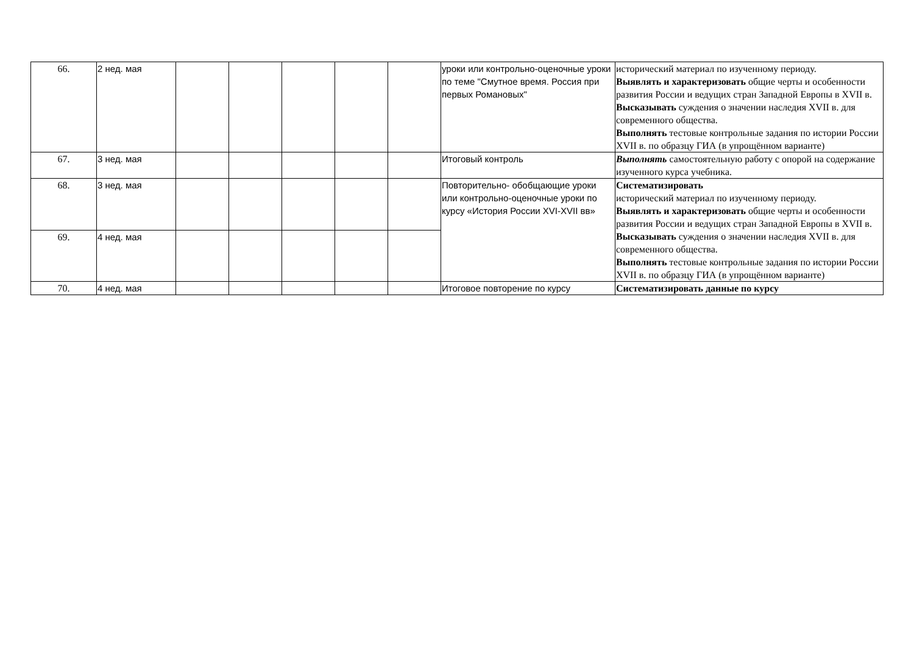| 66. | 2 нед. мая | | | | | | уроки или контрольно-оценочные уроки по теме "Смутное время. Россия при первых Романовых" | исторический материал по изученному периоду. Выявлять и характеризовать общие черты и особенности развития России и ведущих стран Западной Европы в XVII в. Высказывать суждения о значении наследия XVII в. для современного общества. Выполнять тестовые контрольные задания по истории России XVII в. по образцу ГИА (в упрощённом варианте) |
| 67. | 3 нед. мая | | | | | | Итоговый контроль | Выполнять самостоятельную работу с опорой на содержание изученного курса учебника. |
| 68. | 3 нед. мая | | | | | | Повторительно- обобщающие уроки или контрольно-оценочные уроки по курсу «История России XVI-XVII вв» | Систематизировать исторический материал по изученному периоду. Выявлять и характеризовать общие черты и особенности развития России и ведущих стран Западной Европы в XVII в. Высказывать суждения о значении наследия XVII в. для современного общества. Выполнять тестовые контрольные задания по истории России XVII в. по образцу ГИА (в упрощённом варианте) |
| 69. | 4 нед. мая | | | | | | | |
| 70. | 4 нед. мая | | | | | | Итоговое повторение по курсу | Систематизировать данные по курсу |